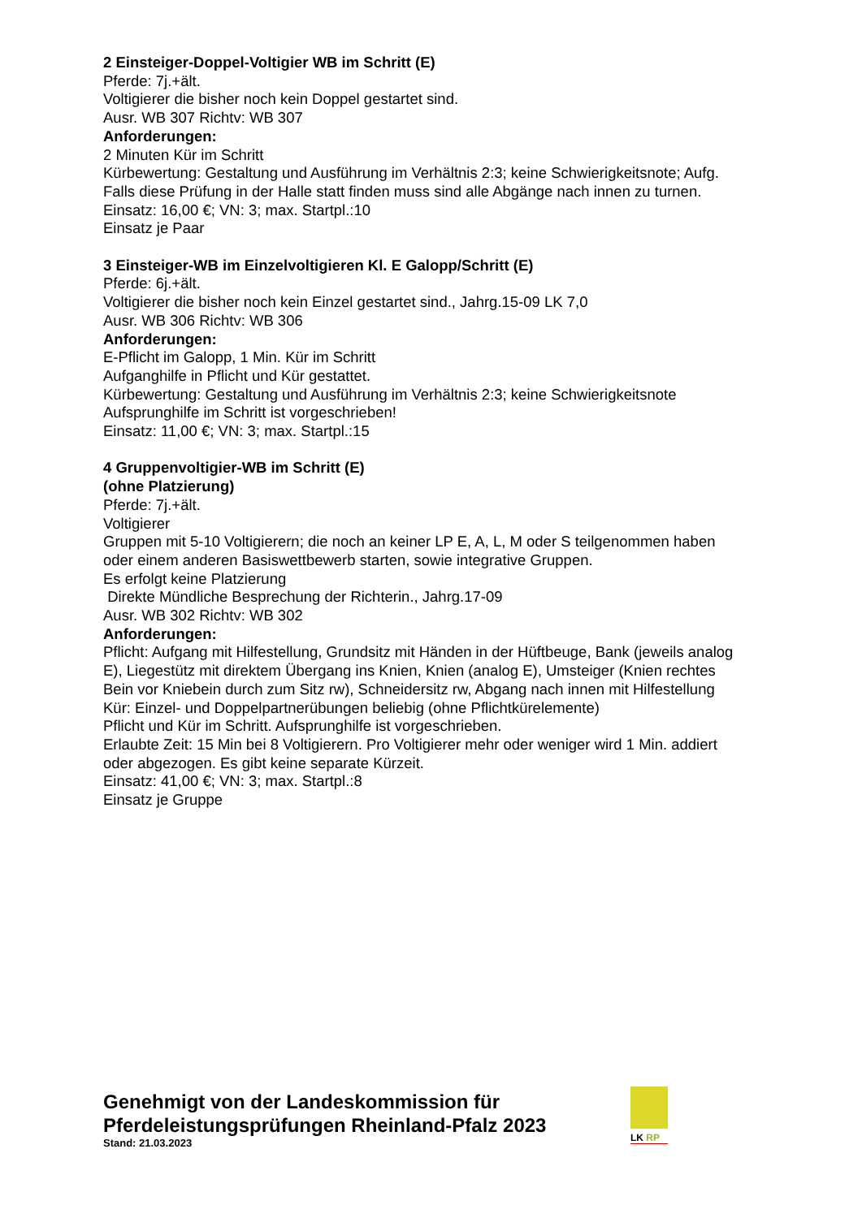2 Einsteiger-Doppel-Voltigier WB im Schritt (E)
Pferde: 7j.+ält.
Voltigierer die bisher noch kein Doppel gestartet sind.
Ausr. WB 307 Richtv: WB 307
Anforderungen:
2 Minuten Kür im Schritt
Kürbewertung: Gestaltung und Ausführung im Verhältnis 2:3; keine Schwierigkeitsnote; Aufg.
Falls diese Prüfung in der Halle statt finden muss sind alle Abgänge nach innen zu turnen.
Einsatz: 16,00 €; VN: 3; max. Startpl.:10
Einsatz je Paar
3 Einsteiger-WB im Einzelvoltigieren Kl. E Galopp/Schritt (E)
Pferde: 6j.+ält.
Voltigierer die bisher noch kein Einzel gestartet sind., Jahrg.15-09 LK 7,0
Ausr. WB 306 Richtv: WB 306
Anforderungen:
E-Pflicht im Galopp, 1 Min. Kür im Schritt
Aufganghilfe in Pflicht und Kür gestattet.
Kürbewertung: Gestaltung und Ausführung im Verhältnis 2:3; keine Schwierigkeitsnote
Aufsprunghilfe im Schritt ist vorgeschrieben!
Einsatz: 11,00 €; VN: 3; max. Startpl.:15
4 Gruppenvoltigier-WB im Schritt (E)
(ohne Platzierung)
Pferde: 7j.+ält.
Voltigierer
Gruppen mit 5-10 Voltigierern; die noch an keiner LP E, A, L, M oder S teilgenommen haben oder einem anderen Basiswettbewerb starten, sowie integrative Gruppen.
Es erfolgt keine Platzierung
Direkte Mündliche Besprechung der Richterin., Jahrg.17-09
Ausr. WB 302 Richtv: WB 302
Anforderungen:
Pflicht: Aufgang mit Hilfestellung, Grundsitz mit Händen in der Hüftbeuge, Bank (jeweils analog E), Liegestütz mit direktem Übergang ins Knien, Knien (analog E), Umsteiger (Knien rechtes Bein vor Kniebein durch zum Sitz rw), Schneidersitz rw, Abgang nach innen mit Hilfestellung
Kür: Einzel- und Doppelpartnerübungen beliebig (ohne Pflichtkürelemente)
Pflicht und Kür im Schritt. Aufsprunghilfe ist vorgeschrieben.
Erlaubte Zeit: 15 Min bei 8 Voltigierern. Pro Voltigierer mehr oder weniger wird 1 Min. addiert oder abgezogen. Es gibt keine separate Kürzeit.
Einsatz: 41,00 €; VN: 3; max. Startpl.:8
Einsatz je Gruppe
Genehmigt von der Landeskommission für Pferdeleistungsprüfungen Rheinland-Pfalz 2023
Stand: 21.03.2023
LK RP